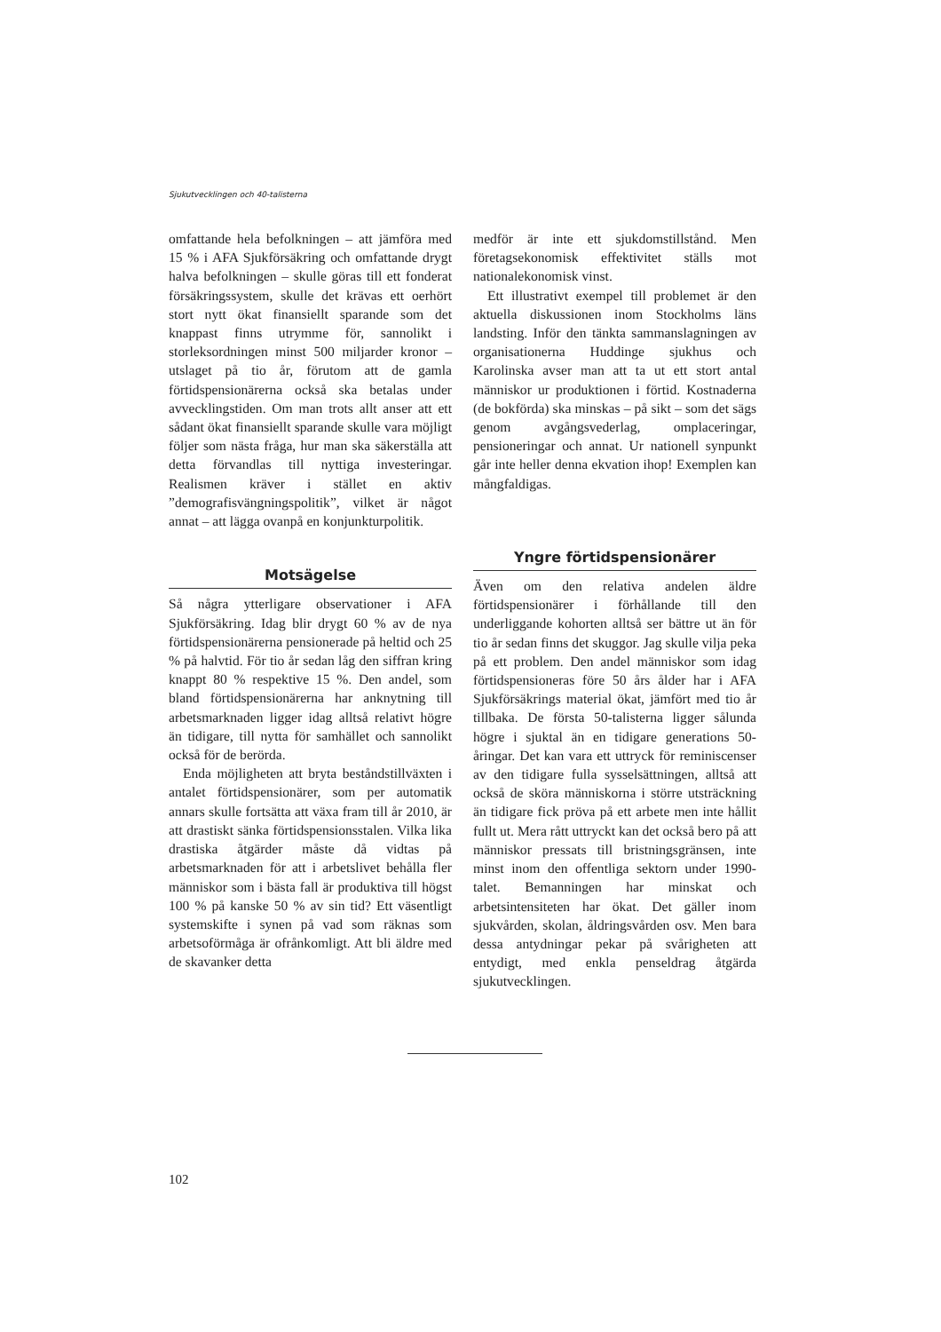Sjukutvecklingen och 40-talisterna
omfattande hela befolkningen – att jämföra med 15 % i AFA Sjukförsäkring och omfattande drygt halva befolkningen – skulle göras till ett fonderat försäkringssystem, skulle det krävas ett oerhört stort nytt ökat finansiellt sparande som det knappast finns utrymme för, sannolikt i storleksordningen minst 500 miljarder kronor – utslaget på tio år, förutom att de gamla förtidspensionärerna också ska betalas under avvecklingstiden. Om man trots allt anser att ett sådant ökat finansiellt sparande skulle vara möjligt följer som nästa fråga, hur man ska säkerställa att detta förvandlas till nyttiga investeringar. Realismen kräver i stället en aktiv ”demografisvängningspolitik”, vilket är något annat – att lägga ovanpå en konjunkturpolitik.
Motsägelse
Så några ytterligare observationer i AFA Sjukförsäkring. Idag blir drygt 60 % av de nya förtidspensionärerna pensionerade på heltid och 25 % på halvtid. För tio år sedan låg den siffran kring knappt 80 % respektive 15 %. Den andel, som bland förtidspensionärerna har anknytning till arbetsmarknaden ligger idag alltså relativt högre än tidigare, till nytta för samhället och sannolikt också för de berörda.
Enda möjligheten att bryta beståndstillväxten i antalet förtidspensionärer, som per automatik annars skulle fortsätta att växa fram till år 2010, är att drastiskt sänka förtidspensionsstalen. Vilka lika drastiska åtgärder måste då vidtas på arbetsmarknaden för att i arbetslivet behålla fler människor som i bästa fall är produktiva till högst 100 % på kanske 50 % av sin tid? Ett väsentligt systemskifte i synen på vad som räknas som arbetsoförmåga är ofrånkomligt. Att bli äldre med de skavanker detta
medför är inte ett sjukdomstillstånd. Men företagsekonomisk effektivitet ställs mot nationalekonomisk vinst.
Ett illustrativt exempel till problemet är den aktuella diskussionen inom Stockholms läns landsting. Inför den tänkta sammanslagningen av organisationerna Huddinge sjukhus och Karolinska avser man att ta ut ett stort antal människor ur produktionen i förtid. Kostnaderna (de bokförda) ska minskas – på sikt – som det sägs genom avgångsvederlag, omplaceringar, pensioneringar och annat. Ur nationell synpunkt går inte heller denna ekvation ihop! Exemplen kan mångfaldigas.
Yngre förtidspensionärer
Även om den relativa andelen äldre förtidspensionärer i förhållande till den underliggande kohorten alltså ser bättre ut än för tio år sedan finns det skuggor. Jag skulle vilja peka på ett problem. Den andel människor som idag förtidspensioneras före 50 års ålder har i AFA Sjukförsäkrings material ökat, jämfört med tio år tillbaka. De första 50-talisterna ligger sålunda högre i sjuktal än en tidigare generations 50-åringar. Det kan vara ett uttryck för reminiscenser av den tidigare fulla sysselsättningen, alltså att också de sköra människorna i större utsträckning än tidigare fick pröva på ett arbete men inte hållit fullt ut. Mera rått uttryckt kan det också bero på att människor pressats till bristningsgränsen, inte minst inom den offentliga sektorn under 1990-talet. Bemanningen har minskat och arbetsintensiteten har ökat. Det gäller inom sjukvården, skolan, åldringsvården osv. Men bara dessa antydningar pekar på svårigheten att entydigt, med enkla penseldrag åtgärda sjukutvecklingen.
102